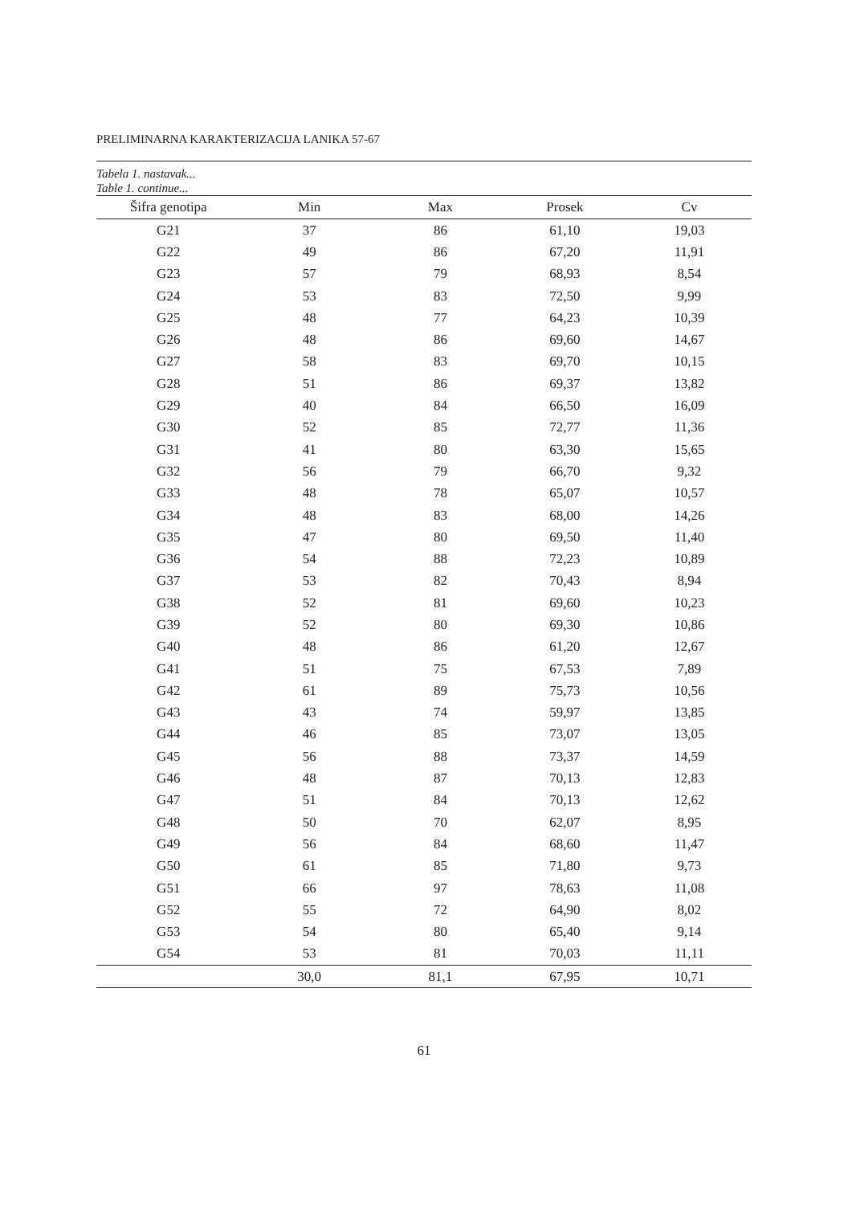PRELIMINARNA KARAKTERIZACIJA LANIKA 57-67
Tabela 1. nastavak...
Table 1. continue...
| Šifra genotipa | Min | Max | Prosek | Cv |
| --- | --- | --- | --- | --- |
| G21 | 37 | 86 | 61,10 | 19,03 |
| G22 | 49 | 86 | 67,20 | 11,91 |
| G23 | 57 | 79 | 68,93 | 8,54 |
| G24 | 53 | 83 | 72,50 | 9,99 |
| G25 | 48 | 77 | 64,23 | 10,39 |
| G26 | 48 | 86 | 69,60 | 14,67 |
| G27 | 58 | 83 | 69,70 | 10,15 |
| G28 | 51 | 86 | 69,37 | 13,82 |
| G29 | 40 | 84 | 66,50 | 16,09 |
| G30 | 52 | 85 | 72,77 | 11,36 |
| G31 | 41 | 80 | 63,30 | 15,65 |
| G32 | 56 | 79 | 66,70 | 9,32 |
| G33 | 48 | 78 | 65,07 | 10,57 |
| G34 | 48 | 83 | 68,00 | 14,26 |
| G35 | 47 | 80 | 69,50 | 11,40 |
| G36 | 54 | 88 | 72,23 | 10,89 |
| G37 | 53 | 82 | 70,43 | 8,94 |
| G38 | 52 | 81 | 69,60 | 10,23 |
| G39 | 52 | 80 | 69,30 | 10,86 |
| G40 | 48 | 86 | 61,20 | 12,67 |
| G41 | 51 | 75 | 67,53 | 7,89 |
| G42 | 61 | 89 | 75,73 | 10,56 |
| G43 | 43 | 74 | 59,97 | 13,85 |
| G44 | 46 | 85 | 73,07 | 13,05 |
| G45 | 56 | 88 | 73,37 | 14,59 |
| G46 | 48 | 87 | 70,13 | 12,83 |
| G47 | 51 | 84 | 70,13 | 12,62 |
| G48 | 50 | 70 | 62,07 | 8,95 |
| G49 | 56 | 84 | 68,60 | 11,47 |
| G50 | 61 | 85 | 71,80 | 9,73 |
| G51 | 66 | 97 | 78,63 | 11,08 |
| G52 | 55 | 72 | 64,90 | 8,02 |
| G53 | 54 | 80 | 65,40 | 9,14 |
| G54 | 53 | 81 | 70,03 | 11,11 |
| | 30,0 | 81,1 | 67,95 | 10,71 |
61